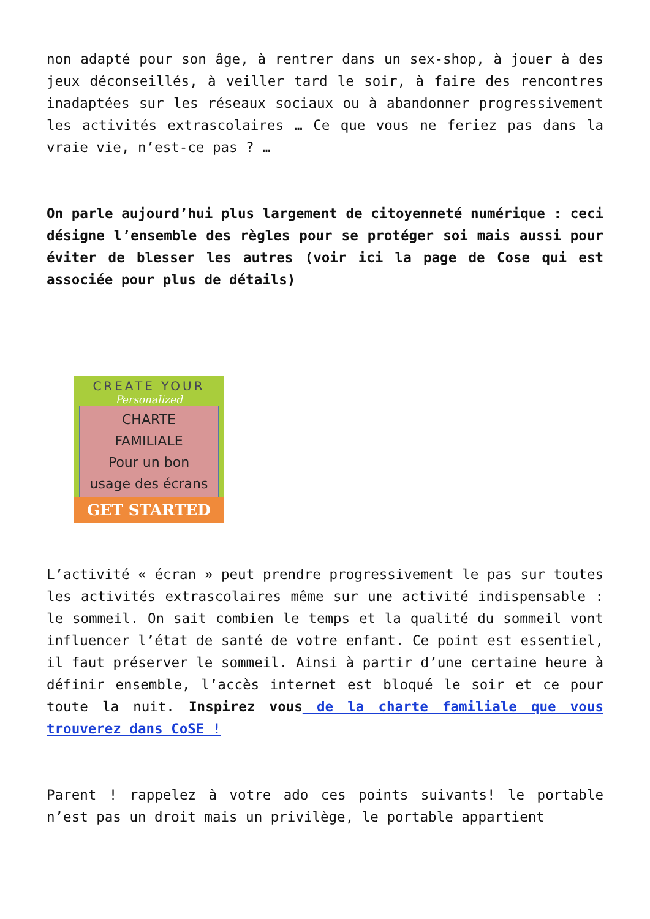non adapté pour son âge, à rentrer dans un sex-shop, à jouer à des jeux déconseillés, à veiller tard le soir, à faire des rencontres inadaptées sur les réseaux sociaux ou à abandonner progressivement les activités extrascolaires … Ce que vous ne feriez pas dans la vraie vie, n’est-ce pas ? …
On parle aujourd’hui plus largement de citoyenneté numérique : ceci désigne l’ensemble des règles pour se protéger soi mais aussi pour éviter de blesser les autres (voir ici la page de Cose qui est associée pour plus de détails)
CREATE YOUR
Personalized
CHARTE
FAMILIALE
Pour un bon
usage des écrans
GET STARTED
L’activité « écran » peut prendre progressivement le pas sur toutes les activités extrascolaires même sur une activité indispensable : le sommeil. On sait combien le temps et la qualité du sommeil vont influencer l’état de santé de votre enfant. Ce point est essentiel, il faut préserver le sommeil. Ainsi à partir d’une certaine heure à définir ensemble, l’accès internet est bloqué le soir et ce pour toute la nuit. Inspirez vous de la charte familiale que vous trouverez dans CoSE !
Parent ! rappelez à votre ado ces points suivants! le portable n’est pas un droit mais un privilège, le portable appartient